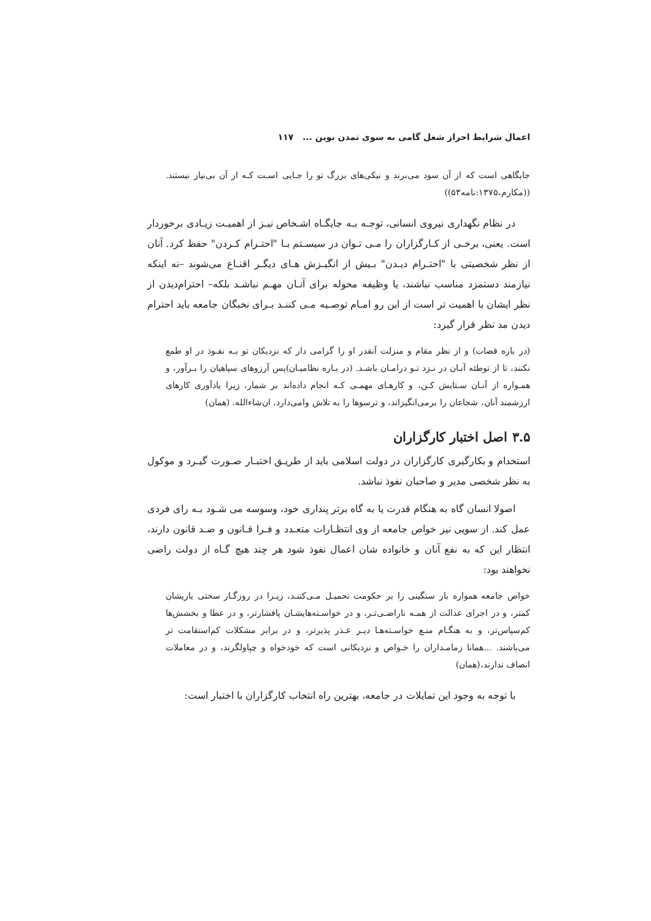اعمال شرایط احراز شغل گامی به سوی تمدن نوین ... ۱۱۷
جایگاهی است که از آن سود می‌برند و نیکی‌های بزرگ تو را جـایی اسـت کـه از آن بی‌نیاز نیستند. ((مکارم،۱۳۷۵:نامه۵۳))
در نظام نگهداری نیروی انسانی، توجـه بـه جایگـاه اشـخاص نیـز از اهمیـت زیـادی برخوردار است. یعنی، برخـی از کـارگزاران را مـی تـوان در سیسـتم بـا "احتـرام کـردن" حفظ کرد. آنان از نظر شخصیتی با "احتـرام دیـدن" بـیش از انگیـزش هـای دیگـر اقنـاع می‌شوند –نه اینکه نیازمند دستمزد مناسب نباشند، یا وظیفه محوله برای آنـان مهـم نباشـد بلکه– احترام‌دیدن از نظر ایشان با اهمیت تر است از این رو امـام توصـیه مـی کننـد بـرای نخبگان جامعه باید احترام دیدن مد نظر قرار گیرد:
(در باره قضات) و از نظر مقام و منزلت آنقدر او را گرامی دار که نزدیکان تو بـه نفـوذ در او طمع نکنند، تا از توطئه آنـان در نـزد تـو درامـان باشـد. (در بـاره نظامیـان)پس آرزوهای سپاهیان را بـرآور، و همـواره از آنـان سـتایش کـن، و کارهـای مهمـی کـه انجام داده‌اند بر شمار، زیرا یادآوری کارهای ارزشمند آنان، شجاعان را برمی‌انگیزاند، و ترسوها را به تلاش وامی‌دارد، ان‌شاءالله. (همان)
۳.۵ اصل اختبار کارگزاران
استخدام و بکارگیری کارگزاران در دولت اسلامی باید از طریـق اختبـار صـورت گیـرد و موکول به نظر شخصی مدیر و صاحبان نفوذ نباشد.
اصولا انسان گاه به هنگام قدرت یا به گاه برتر پنداری خود، وسوسه می شـود بـه رای فردی عمل کند. از سویی نیز خواص جامعه از وی انتظـارات متعـدد و فـرا قـانون و ضـد قانون دارند، انتظار این که به نفع آنان و خانواده شان اعمال نفوذ شود هر چند هیچ گـاه از دولت راضی نخواهند بود:
خواص جامعه همواره بار سنگینی را بر حکومت تحمیـل مـی‌کننـد، زیـرا در روزگـار سختی یاریشان کمتر، و در اجرای عدالت از همـه ناراضـی‌تـر، و در خواسـته‌هایشـان پافشارتر، و در عطا و بخشش‌ها کم‌سپاس‌تر، و به هنگـام منـع خواسـته‌هـا دیـر عـذر پذیرتر، و در برابر مشکلات کم‌استقامت تر می‌باشند. ...همانا زمامـداران را خـواص و نزدیکانی است که خودخواه و چپاولگرند، و در معاملات انصاف ندارند،(همان)
با توجه به وجود این تمایلات در جامعه، بهترین راه انتخاب کارگزاران با اختبار است: